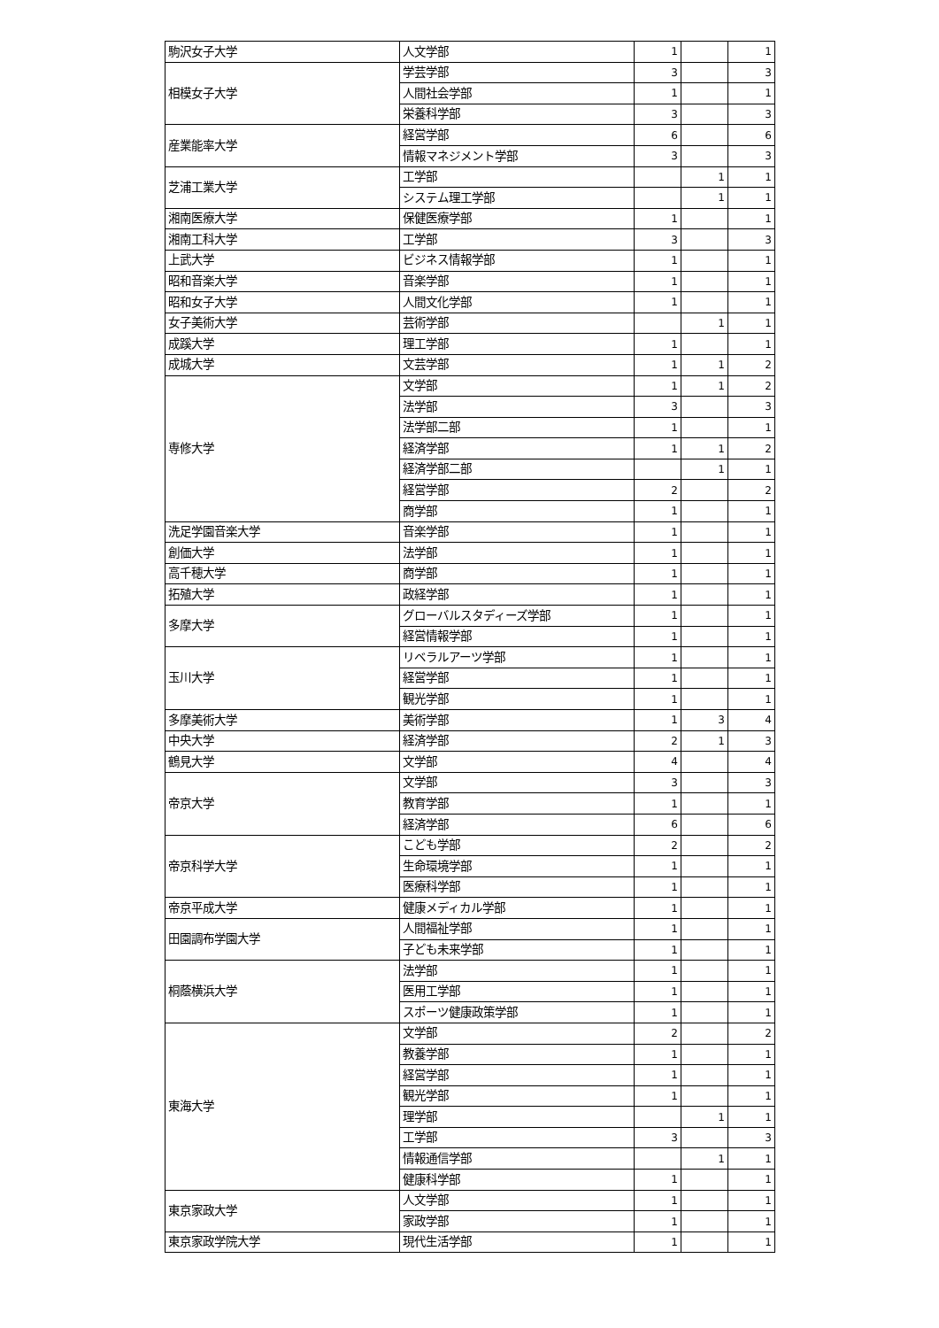| 駒沢女子大学 | 人文学部 | 1 | | 1 |
| 相模女子大学 | 学芸学部 | 3 | | 3 |
| | 人間社会学部 | 1 | | 1 |
| | 栄養科学部 | 3 | | 3 |
| 産業能率大学 | 経営学部 | 6 | | 6 |
| | 情報マネジメント学部 | 3 | | 3 |
| 芝浦工業大学 | 工学部 | | 1 | 1 |
| | システム理工学部 | | 1 | 1 |
| 湘南医療大学 | 保健医療学部 | 1 | | 1 |
| 湘南工科大学 | 工学部 | 3 | | 3 |
| 上武大学 | ビジネス情報学部 | 1 | | 1 |
| 昭和音楽大学 | 音楽学部 | 1 | | 1 |
| 昭和女子大学 | 人間文化学部 | 1 | | 1 |
| 女子美術大学 | 芸術学部 | | 1 | 1 |
| 成蹊大学 | 理工学部 | 1 | | 1 |
| 成城大学 | 文芸学部 | 1 | 1 | 2 |
| 専修大学 | 文学部 | 1 | 1 | 2 |
| | 法学部 | 3 | | 3 |
| | 法学部二部 | 1 | | 1 |
| | 経済学部 | 1 | 1 | 2 |
| | 経済学部二部 | | 1 | 1 |
| | 経営学部 | 2 | | 2 |
| | 商学部 | 1 | | 1 |
| 洗足学園音楽大学 | 音楽学部 | 1 | | 1 |
| 創価大学 | 法学部 | 1 | | 1 |
| 高千穂大学 | 商学部 | 1 | | 1 |
| 拓殖大学 | 政経学部 | 1 | | 1 |
| 多摩大学 | グローバルスタディーズ学部 | 1 | | 1 |
| | 経営情報学部 | 1 | | 1 |
| 玉川大学 | リベラルアーツ学部 | 1 | | 1 |
| | 経営学部 | 1 | | 1 |
| | 観光学部 | 1 | | 1 |
| 多摩美術大学 | 美術学部 | 1 | 3 | 4 |
| 中央大学 | 経済学部 | 2 | 1 | 3 |
| 鶴見大学 | 文学部 | 4 | | 4 |
| 帝京大学 | 文学部 | 3 | | 3 |
| | 教育学部 | 1 | | 1 |
| | 経済学部 | 6 | | 6 |
| 帝京科学大学 | こども学部 | 2 | | 2 |
| | 生命環境学部 | 1 | | 1 |
| | 医療科学部 | 1 | | 1 |
| 帝京平成大学 | 健康メディカル学部 | 1 | | 1 |
| 田園調布学園大学 | 人間福祉学部 | 1 | | 1 |
| | 子ども未来学部 | 1 | | 1 |
| 桐蔭横浜大学 | 法学部 | 1 | | 1 |
| | 医用工学部 | 1 | | 1 |
| | スポーツ健康政策学部 | 1 | | 1 |
| 東海大学 | 文学部 | 2 | | 2 |
| | 教養学部 | 1 | | 1 |
| | 経営学部 | 1 | | 1 |
| | 観光学部 | 1 | | 1 |
| | 理学部 | | 1 | 1 |
| | 工学部 | 3 | | 3 |
| | 情報通信学部 | | 1 | 1 |
| | 健康科学部 | 1 | | 1 |
| 東京家政大学 | 人文学部 | 1 | | 1 |
| | 家政学部 | 1 | | 1 |
| 東京家政学院大学 | 現代生活学部 | 1 | | 1 |